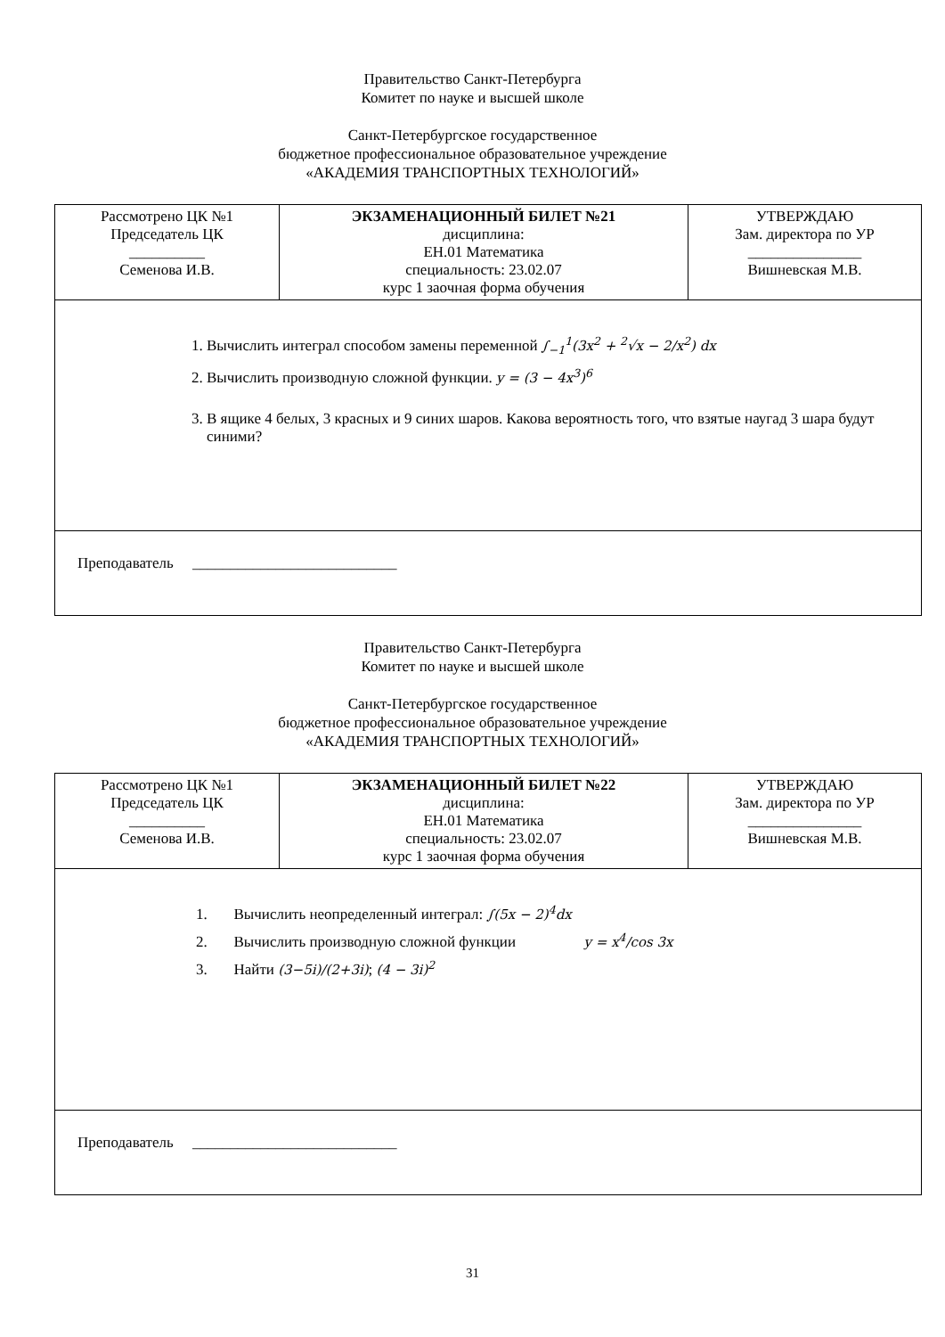Правительство Санкт-Петербурга
Комитет по науке и высшей школе
Санкт-Петербургское государственное
бюджетное профессиональное образовательное учреждение
«АКАДЕМИЯ ТРАНСПОРТНЫХ ТЕХНОЛОГИЙ»
| Рассмотрено ЦК №1 Председатель ЦК __________ Семенова И.В. | ЭКЗАМЕНАЦИОННЫЙ БИЛЕТ №21 дисциплина: ЕН.01 Математика специальность: 23.02.07 курс 1 заочная форма обучения | УТВЕРЖДАЮ Зам. директора по УР _______________ Вишневская М.В. |
| 1. Вычислить интеграл способом замены переменной ∫<sub>−1</sub><sup>1</sup>(3x<sup>2</sup> + <sup>2</sup>√x − 2/x<sup>2</sup>) dx 2. Вычислить производную сложной функции. y = (3 − 4x<sup>3</sup>)<sup>6</sup> 3. В ящике 4 белых, 3 красных и 9 синих шаров. Какова вероятность того, что взятые наугад 3 шара будут синими? | | |
| Преподаватель ___________________________ | | |
Правительство Санкт-Петербурга
Комитет по науке и высшей школе
Санкт-Петербургское государственное
бюджетное профессиональное образовательное учреждение
«АКАДЕМИЯ ТРАНСПОРТНЫХ ТЕХНОЛОГИЙ»
| Рассмотрено ЦК №1 Председатель ЦК __________ Семенова И.В. | ЭКЗАМЕНАЦИОННЫЙ БИЛЕТ №22 дисциплина: ЕН.01 Математика специальность: 23.02.07 курс 1 заочная форма обучения | УТВЕРЖДАЮ Зам. директора по УР _______________ Вишневская М.В. |
| 1. Вычислить неопределенный интеграл: ∫(5x − 2)<sup>4</sup>dx 2. Вычислить производную сложной функции y = x<sup>4</sup>/cos 3x 3. Найти (3−5i)/(2+3i) ; (4 − 3i)<sup>2</sup> | | |
| Преподаватель ___________________________ | | |
31